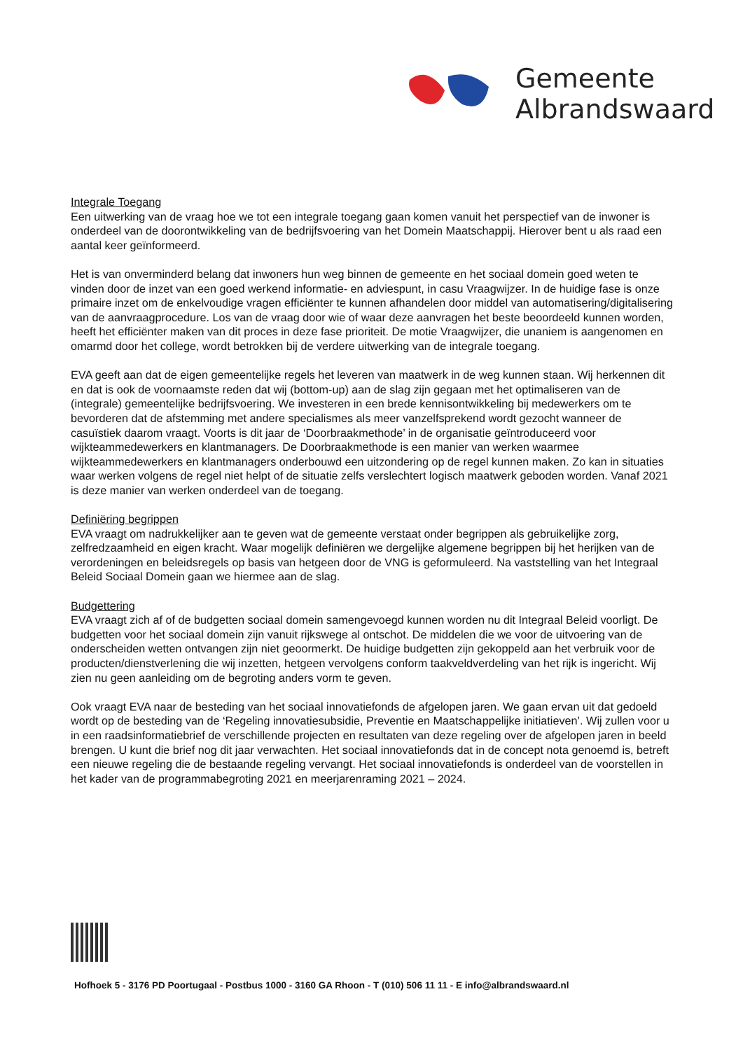Gemeente
Albrandswaard
Integrale Toegang
Een uitwerking van de vraag hoe we tot een integrale toegang gaan komen vanuit het perspectief van de inwoner is onderdeel van de doorontwikkeling van de bedrijfsvoering van het Domein Maatschappij. Hierover bent u als raad een aantal keer geïnformeerd.
Het is van onverminderd belang dat inwoners hun weg binnen de gemeente en het sociaal domein goed weten te vinden door de inzet van een goed werkend informatie- en adviespunt, in casu Vraagwijzer. In de huidige fase is onze primaire inzet om de enkelvoudige vragen efficiënter te kunnen afhandelen door middel van automatisering/digitalisering van de aanvraagprocedure. Los van de vraag door wie of waar deze aanvragen het beste beoordeeld kunnen worden, heeft het efficiënter maken van dit proces in deze fase prioriteit. De motie Vraagwijzer, die unaniem is aangenomen en omarmd door het college, wordt betrokken bij de verdere uitwerking van de integrale toegang.
EVA geeft aan dat de eigen gemeentelijke regels het leveren van maatwerk in de weg kunnen staan. Wij herkennen dit en dat is ook de voornaamste reden dat wij (bottom-up) aan de slag zijn gegaan met het optimaliseren van de (integrale) gemeentelijke bedrijfsvoering. We investeren in een brede kennisontwikkeling bij medewerkers om te bevorderen dat de afstemming met andere specialismes als meer vanzelfsprekend wordt gezocht wanneer de casuïstiek daarom vraagt. Voorts is dit jaar de ‘Doorbraakmethode’ in de organisatie geïntroduceerd voor wijkteammedewerkers en klantmanagers. De Doorbraakmethode is een manier van werken waarmee wijkteammedewerkers en klantmanagers onderbouwd een uitzondering op de regel kunnen maken. Zo kan in situaties waar werken volgens de regel niet helpt of de situatie zelfs verslechtert logisch maatwerk geboden worden. Vanaf 2021 is deze manier van werken onderdeel van de toegang.
Definiëring begrippen
EVA vraagt om nadrukkelijker aan te geven wat de gemeente verstaat onder begrippen als gebruikelijke zorg, zelfredzaamheid en eigen kracht. Waar mogelijk definiëren we dergelijke algemene begrippen bij het herijken van de verordeningen en beleidsregels op basis van hetgeen door de VNG is geformuleerd. Na vaststelling van het Integraal Beleid Sociaal Domein gaan we hiermee aan de slag.
Budgettering
EVA vraagt zich af of de budgetten sociaal domein samengevoegd kunnen worden nu dit Integraal Beleid voorligt. De budgetten voor het sociaal domein zijn vanuit rijkswege al ontschot. De middelen die we voor de uitvoering van de onderscheiden wetten ontvangen zijn niet geoormerkt. De huidige budgetten zijn gekoppeld aan het verbruik voor de producten/dienstverlening die wij inzetten, hetgeen vervolgens conform taakveldverdeling van het rijk is ingericht. Wij zien nu geen aanleiding om de begroting anders vorm te geven.
Ook vraagt EVA naar de besteding van het sociaal innovatiefonds de afgelopen jaren. We gaan ervan uit dat gedoeld wordt op de besteding van de ‘Regeling innovatiesubsidie, Preventie en Maatschappelijke initiatieven’. Wij zullen voor u in een raadsinformatiebrief de verschillende projecten en resultaten van deze regeling over de afgelopen jaren in beeld brengen. U kunt die brief nog dit jaar verwachten. Het sociaal innovatiefonds dat in de concept nota genoemd is, betreft een nieuwe regeling die de bestaande regeling vervangt. Het sociaal innovatiefonds is onderdeel van de voorstellen in het kader van de programmabegroting 2021 en meerjarenraming 2021 – 2024.
Hofhoek 5 - 3176 PD Poortugaal - Postbus 1000 - 3160 GA Rhoon - T (010) 506 11 11 - E info@albrandswaard.nl